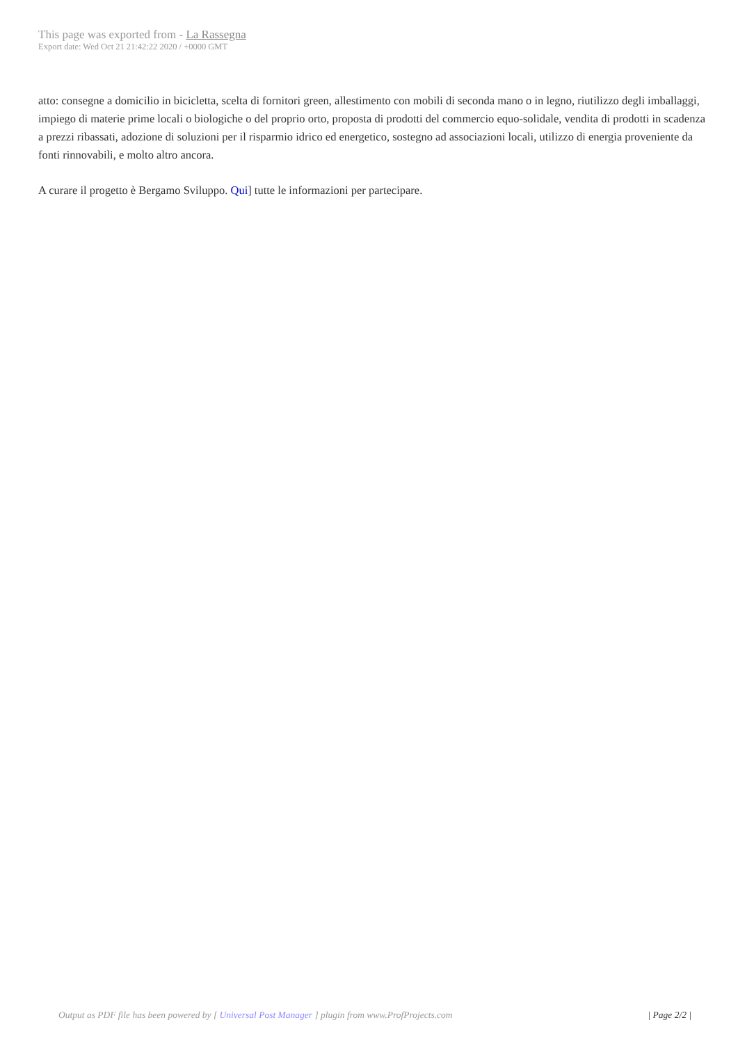This page was exported from - La Rassegna
Export date: Wed Oct 21 21:42:22 2020 / +0000 GMT
atto: consegne a domicilio in bicicletta, scelta di fornitori green, allestimento con mobili di seconda mano o in legno, riutilizzo degli imballaggi, impiego di materie prime locali o biologiche o del proprio orto, proposta di prodotti del commercio equo-solidale, vendita di prodotti in scadenza a prezzi ribassati, adozione di soluzioni per il risparmio idrico ed energetico, sostegno ad associazioni locali, utilizzo di energia proveniente da fonti rinnovabili, e molto altro ancora.
A curare il progetto è Bergamo Sviluppo. Qui] tutte le informazioni per partecipare.
Output as PDF file has been powered by [ Universal Post Manager ] plugin from www.ProfProjects.com
| Page 2/2 |